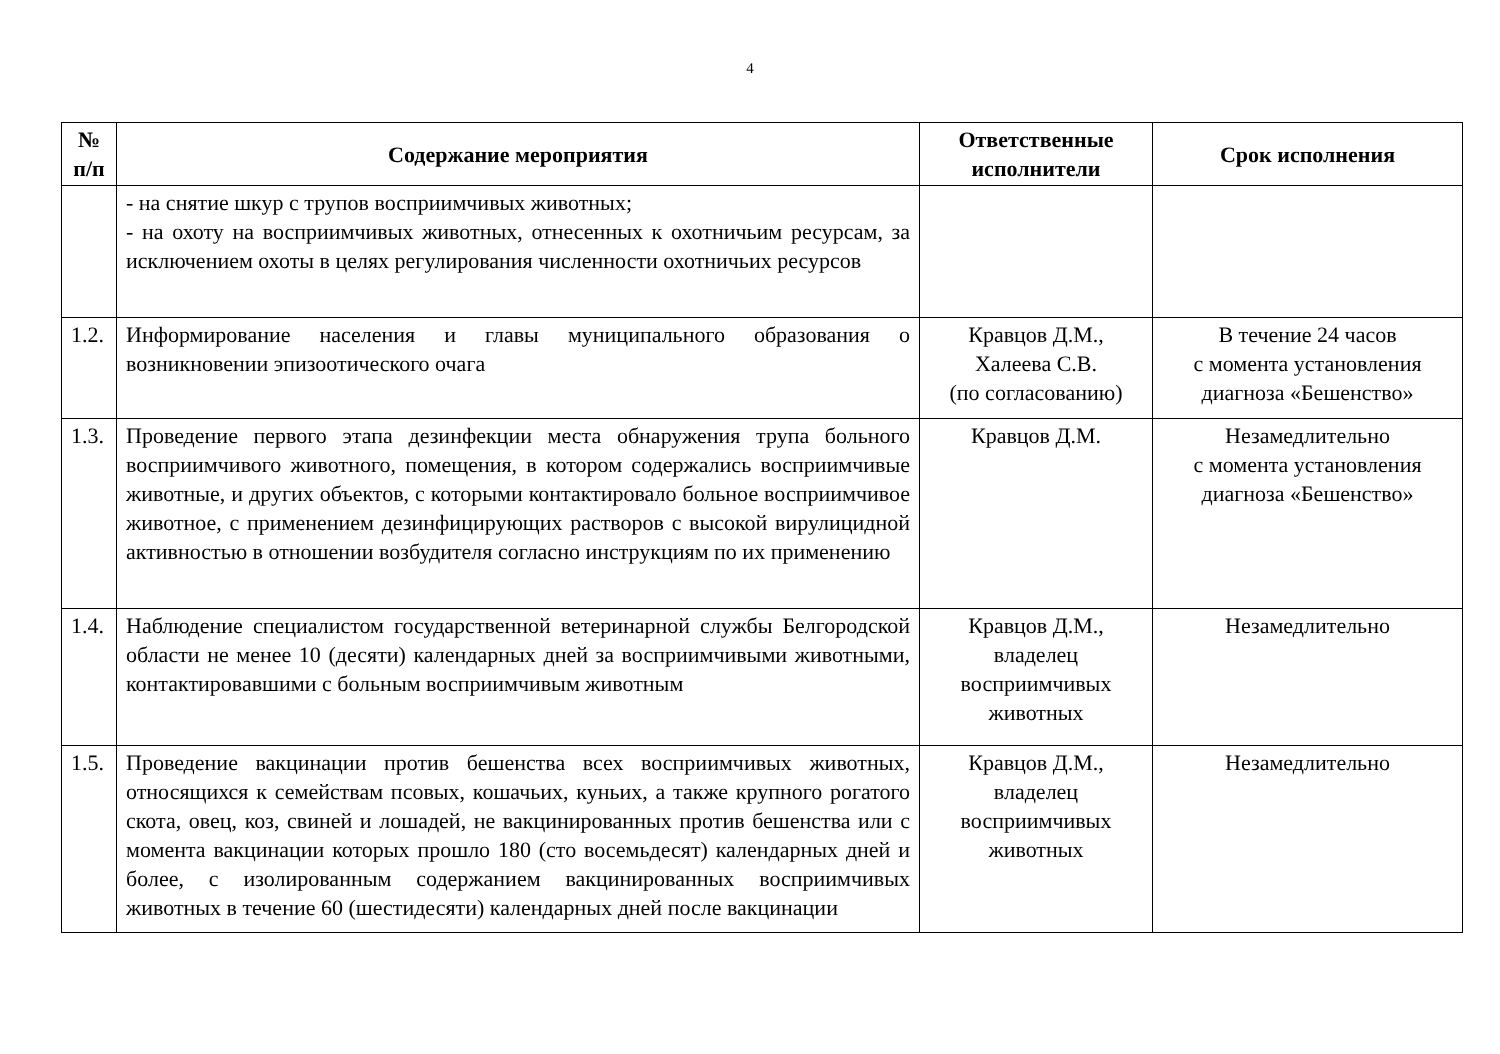4
| № п/п | Содержание мероприятия | Ответственные исполнители | Срок исполнения |
| --- | --- | --- | --- |
| | - на снятие шкур с трупов восприимчивых животных; - на охоту на восприимчивых животных, отнесенных к охотничьим ресурсам, за исключением охоты в целях регулирования численности охотничьих ресурсов | | |
| 1.2. | Информирование населения и главы муниципального образования о возникновении эпизоотического очага | Кравцов Д.М., Халеева С.В. (по согласованию) | В течение 24 часов с момента установления диагноза «Бешенство» |
| 1.3. | Проведение первого этапа дезинфекции места обнаружения трупа больного восприимчивого животного, помещения, в котором содержались восприимчивые животные, и других объектов, с которыми контактировало больное восприимчивое животное, с применением дезинфицирующих растворов с высокой вирулицидной активностью в отношении возбудителя согласно инструкциям по их применению | Кравцов Д.М. | Незамедлительно с момента установления диагноза «Бешенство» |
| 1.4. | Наблюдение специалистом государственной ветеринарной службы Белгородской области не менее 10 (десяти) календарных дней за восприимчивыми животными, контактировавшими с больным восприимчивым животным | Кравцов Д.М., владелец восприимчивых животных | Незамедлительно |
| 1.5. | Проведение вакцинации против бешенства всех восприимчивых животных, относящихся к семействам псовых, кошачьих, куньих, а также крупного рогатого скота, овец, коз, свиней и лошадей, не вакцинированных против бешенства или с момента вакцинации которых прошло 180 (сто восемьдесят) календарных дней и более, с изолированным содержанием вакцинированных восприимчивых животных в течение 60 (шестидесяти) календарных дней после вакцинации | Кравцов Д.М., владелец восприимчивых животных | Незамедлительно |